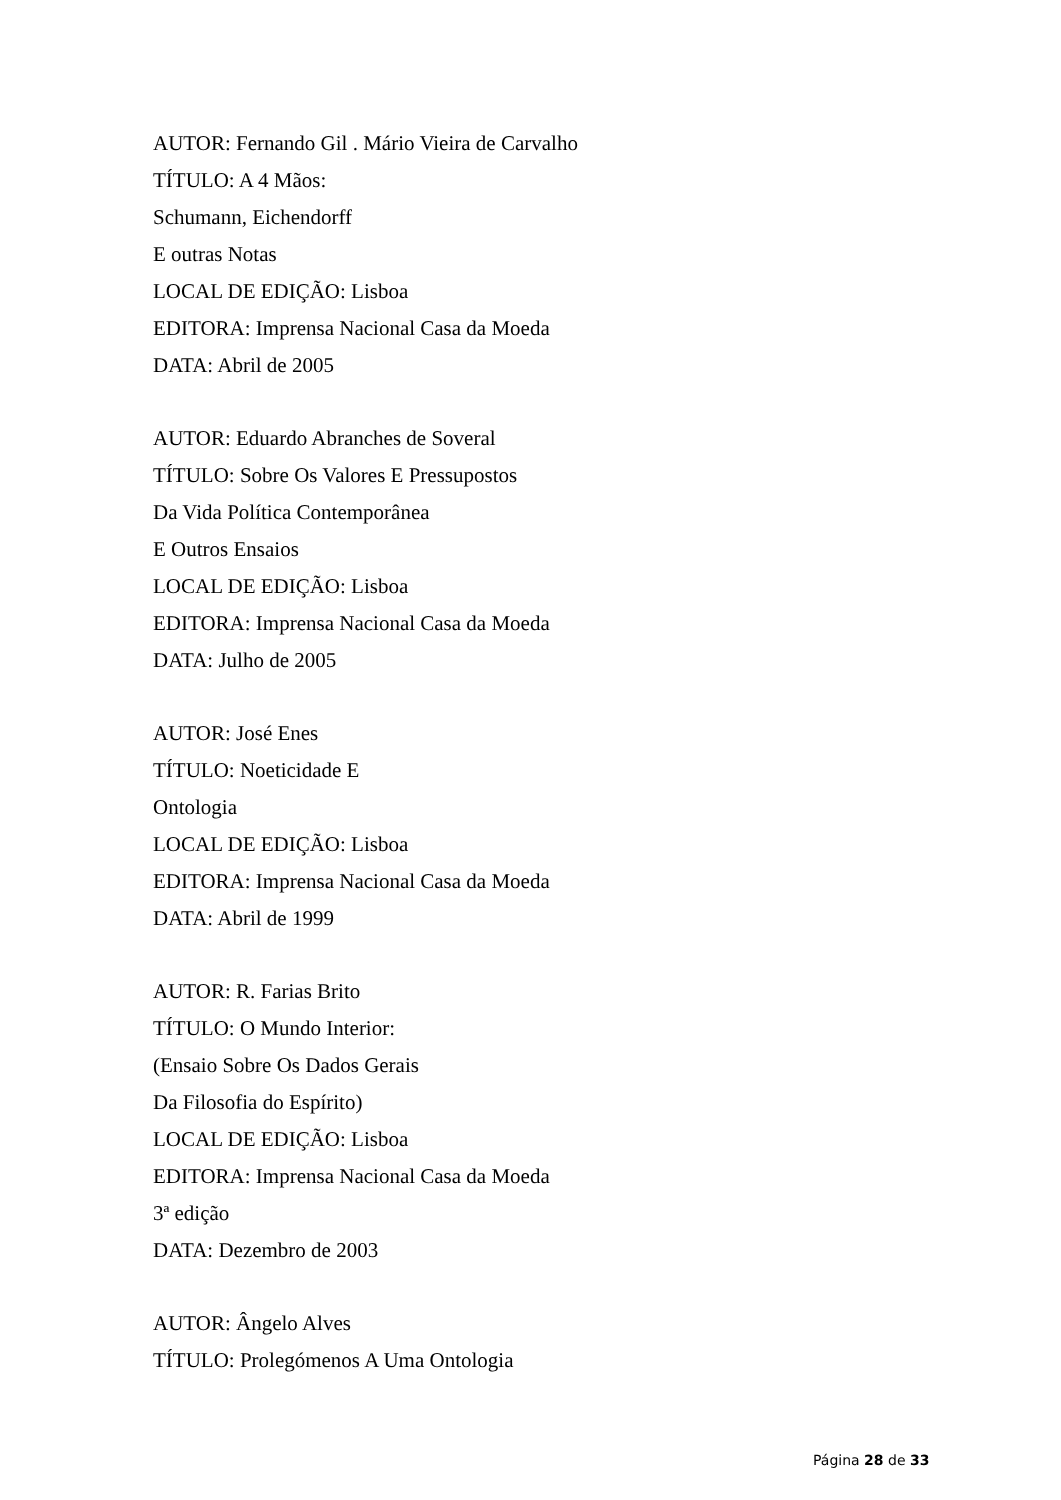AUTOR: Fernando Gil . Mário Vieira de Carvalho
TÍTULO: A 4 Mãos:
Schumann, Eichendorff
E outras Notas
LOCAL DE EDIÇÃO: Lisboa
EDITORA: Imprensa Nacional Casa da Moeda
DATA: Abril de 2005
AUTOR: Eduardo Abranches de Soveral
TÍTULO: Sobre Os Valores E Pressupostos
Da Vida Política Contemporânea
E Outros Ensaios
LOCAL DE EDIÇÃO: Lisboa
EDITORA: Imprensa Nacional Casa da Moeda
DATA: Julho de 2005
AUTOR: José Enes
TÍTULO: Noeticidade E
Ontologia
LOCAL DE EDIÇÃO: Lisboa
EDITORA: Imprensa Nacional Casa da Moeda
DATA: Abril de 1999
AUTOR: R. Farias Brito
TÍTULO: O Mundo Interior:
(Ensaio Sobre Os Dados Gerais
Da Filosofia do Espírito)
LOCAL DE EDIÇÃO: Lisboa
EDITORA: Imprensa Nacional Casa da Moeda
3ª edição
DATA: Dezembro de 2003
AUTOR: Ângelo Alves
TÍTULO: Prolegómenos A Uma Ontologia
Página 28 de 33